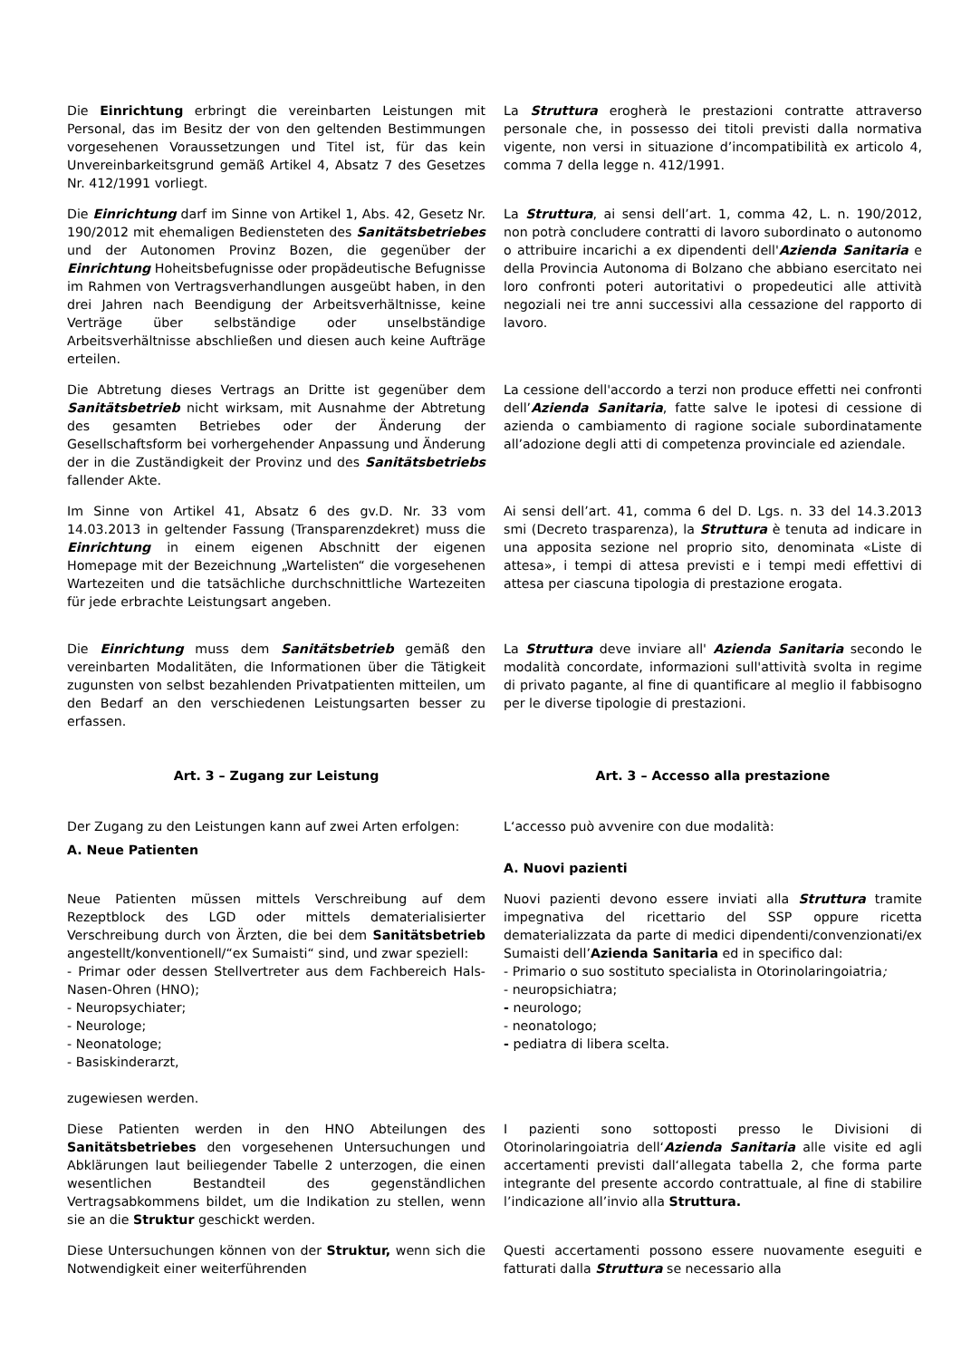Die Einrichtung erbringt die vereinbarten Leistungen mit Personal, das im Besitz der von den geltenden Bestimmungen vorgesehenen Voraussetzungen und Titel ist, für das kein Unvereinbarkeitsgrund gemäß Artikel 4, Absatz 7 des Gesetzes Nr. 412/1991 vorliegt.
La Struttura erogherà le prestazioni contratte attraverso personale che, in possesso dei titoli previsti dalla normativa vigente, non versi in situazione d’incompatibilità ex articolo 4, comma 7 della legge n. 412/1991.
Die Einrichtung darf im Sinne von Artikel 1, Abs. 42, Gesetz Nr. 190/2012 mit ehemaligen Bediensteten des Sanitätsbetriebes und der Autonomen Provinz Bozen, die gegenüber der Einrichtung Hoheitsbefugnisse oder propädeutische Befugnisse im Rahmen von Vertragsverhandlungen ausgeübt haben, in den drei Jahren nach Beendigung der Arbeitsverhältnisse, keine Verträge über selbständige oder unselbständige Arbeitsverhältnisse abschließen und diesen auch keine Aufträge erteilen.
La Struttura, ai sensi dell’art. 1, comma 42, L. n. 190/2012, non potrà concludere contratti di lavoro subordinato o autonomo o attribuire incarichi a ex dipendenti dell'Azienda Sanitaria e della Provincia Autonoma di Bolzano che abbiano esercitato nei loro confronti poteri autoritativi o propedeutici alle attività negoziali nei tre anni successivi alla cessazione del rapporto di lavoro.
Die Abtretung dieses Vertrags an Dritte ist gegenüber dem Sanitätsbetrieb nicht wirksam, mit Ausnahme der Abtretung des gesamten Betriebes oder der Änderung der Gesellschaftsform bei vorhergehender Anpassung und Änderung der in die Zuständigkeit der Provinz und des Sanitätsbetriebs fallender Akte.
La cessione dell'accordo a terzi non produce effetti nei confronti dell’Azienda Sanitaria, fatte salve le ipotesi di cessione di azienda o cambiamento di ragione sociale subordinatamente all’adozione degli atti di competenza provinciale ed aziendale.
Im Sinne von Artikel 41, Absatz 6 des gv.D. Nr. 33 vom 14.03.2013 in geltender Fassung (Transparenzdekret) muss die Einrichtung in einem eigenen Abschnitt der eigenen Homepage mit der Bezeichnung „Wartelisten“ die vorgesehenen Wartezeiten und die tatsächliche durchschnittliche Wartezeiten für jede erbrachte Leistungsart angeben.
Ai sensi dell’art. 41, comma 6 del D. Lgs. n. 33 del 14.3.2013 smi (Decreto trasparenza), la Struttura è tenuta ad indicare in una apposita sezione nel proprio sito, denominata «Liste di attesa», i tempi di attesa previsti e i tempi medi effettivi di attesa per ciascuna tipologia di prestazione erogata.
Die Einrichtung muss dem Sanitätsbetrieb gemäß den vereinbarten Modalitäten, die Informationen über die Tätigkeit zugunsten von selbst bezahlenden Privatpatienten mitteilen, um den Bedarf an den verschiedenen Leistungsarten besser zu erfassen.
La Struttura deve inviare all' Azienda Sanitaria secondo le modalità concordate, informazioni sull'attività svolta in regime di privato pagante, al fine di quantificare al meglio il fabbisogno per le diverse tipologie di prestazioni.
Art. 3 – Zugang zur Leistung Art. 3 – Accesso alla prestazione
Der Zugang zu den Leistungen kann auf zwei Arten erfolgen:
A. Neue Patienten
L‘accesso può avvenire con due modalità:
A. Nuovi pazienti
Neue Patienten müssen mittels Verschreibung auf dem Rezeptblock des LGD oder mittels dematerialisierter Verschreibung durch von Ärzten, die bei dem Sanitätsbetrieb angestellt/konventionell/“ex Sumaisti“ sind, und zwar speziell:
- Primar oder dessen Stellvertreter aus dem Fachbereich Hals-Nasen-Ohren (HNO);
- Neuropsychiater;
- Neurologe;
- Neonatologe;
- Basiskinderarzt,
zugewiesen werden.
Nuovi pazienti devono essere inviati alla Struttura tramite impegnativa del ricettario del SSP oppure ricetta dematerializzata da parte di medici dipendenti/convenzionati/ex Sumaisti dell’Azienda Sanitaria ed in specifico dal:
- Primario o suo sostituto specialista in Otorinolaringoiatria;
- neuropsichiatra;
- neurologo;
- neonatologo;
- pediatra di libera scelta.
Diese Patienten werden in den HNO Abteilungen des Sanitätsbetriebes den vorgesehenen Untersuchungen und Abklärungen laut beiliegender Tabelle 2 unterzogen, die einen wesentlichen Bestandteil des gegenständlichen Vertragsabkommens bildet, um die Indikation zu stellen, wenn sie an die Struktur geschickt werden.
I pazienti sono sottoposti presso le Divisioni di Otorinolaringoiatria dell‘Azienda Sanitaria alle visite ed agli accertamenti previsti dall‘allegata tabella 2, che forma parte integrante del presente accordo contrattuale, al fine di stabilire l’indicazione all’invio alla Struttura.
Diese Untersuchungen können von der Struktur, wenn sich die Notwendigkeit einer weiterführenden
Questi accertamenti possono essere nuovamente eseguiti e fatturati dalla Struttura se necessario alla